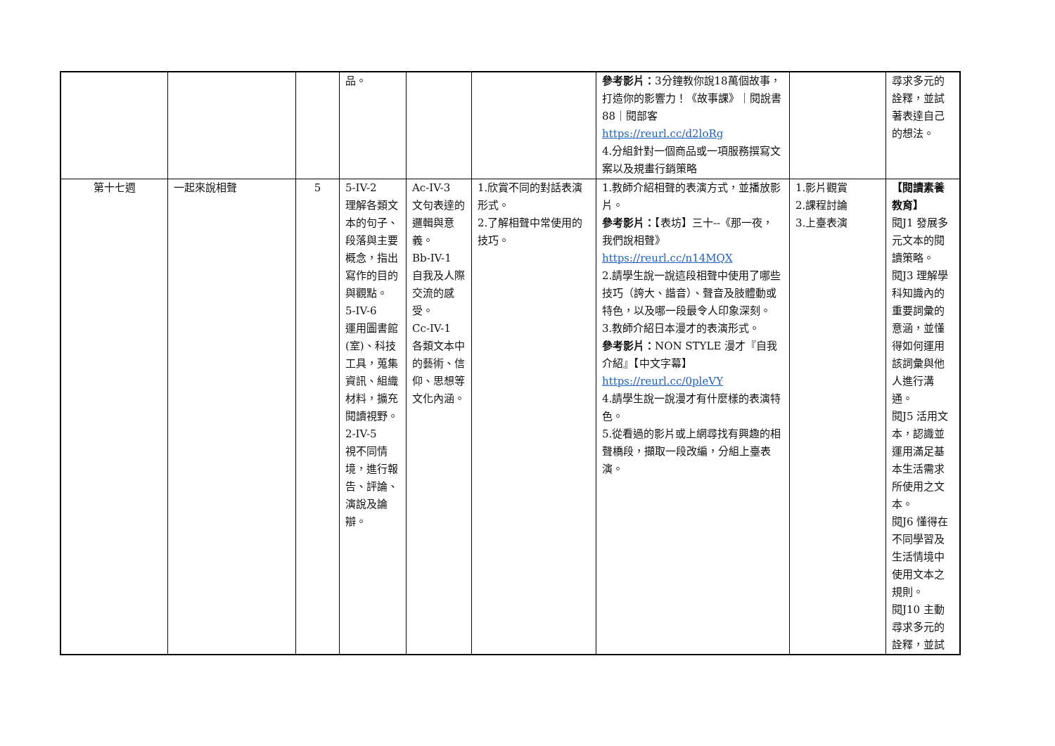| | | | 品。 | | | 參考影片： 3分鐘教你說18萬個故事，打造你的影響力！《故事課》｜閱說書88｜閱部客 https://reurl.cc/d2loRg 4.分組針對一個商品或一項服務撰寫文案以及規畫行銷策略 | | 尋求多元的詮釋，並試著表達自己的想法。 |
| 第十七週 | 一起來說相聲 | 5 | 5-IV-2 理解各類文本的句子、段落與主要概念，指出寫作的目的與觀點。 5-IV-6 運用圖書館(室)、科技工具，蒐集資訊、組織材料，擴充閱讀視野。 2-IV-5 視不同情境，進行報告、評論、演說及論辯。 | Ac-IV-3 文句表達的邏輯與意義。 Bb-IV-1 自我及人際交流的感受。 Cc-IV-1 各類文本中的藝術、信仰、思想等文化內涵。 | 1.欣賞不同的對話表演形式。 2.了解相聲中常使用的技巧。 | 1.教師介紹相聲的表演方式，並播放影片。 參考影片： 【表坊】三十--《那一夜，我們說相聲》 https://reurl.cc/n14MQX 2.請學生說一說這段相聲中使用了哪些技巧（誇大、諧音）、聲音及肢體動或特色，以及哪一段最令人印象深刻。 3.教師介紹日本漫才的表演形式。 參考影片： NON STYLE 漫才『自我介紹』【中文字幕】 https://reurl.cc/0pleVY 4.請學生說一說漫才有什麼樣的表演特色。 5.從看過的影片或上網尋找有興趣的相聲橋段，擷取一段改編，分組上臺表演。 | 1.影片觀賞 2.課程討論 3.上臺表演 | 【閱讀素養教育】 閱J1 發展多元文本的閱讀策略。 閱J3 理解學科知識內的重要詞彙的意涵，並懂得如何運用該詞彙與他人進行溝通。 閱J5 活用文本，認識並運用滿足基本生活需求所使用之文本。 閱J6 懂得在不同學習及生活情境中使用文本之規則。 閱J10 主動尋求多元的詮釋，並試 |